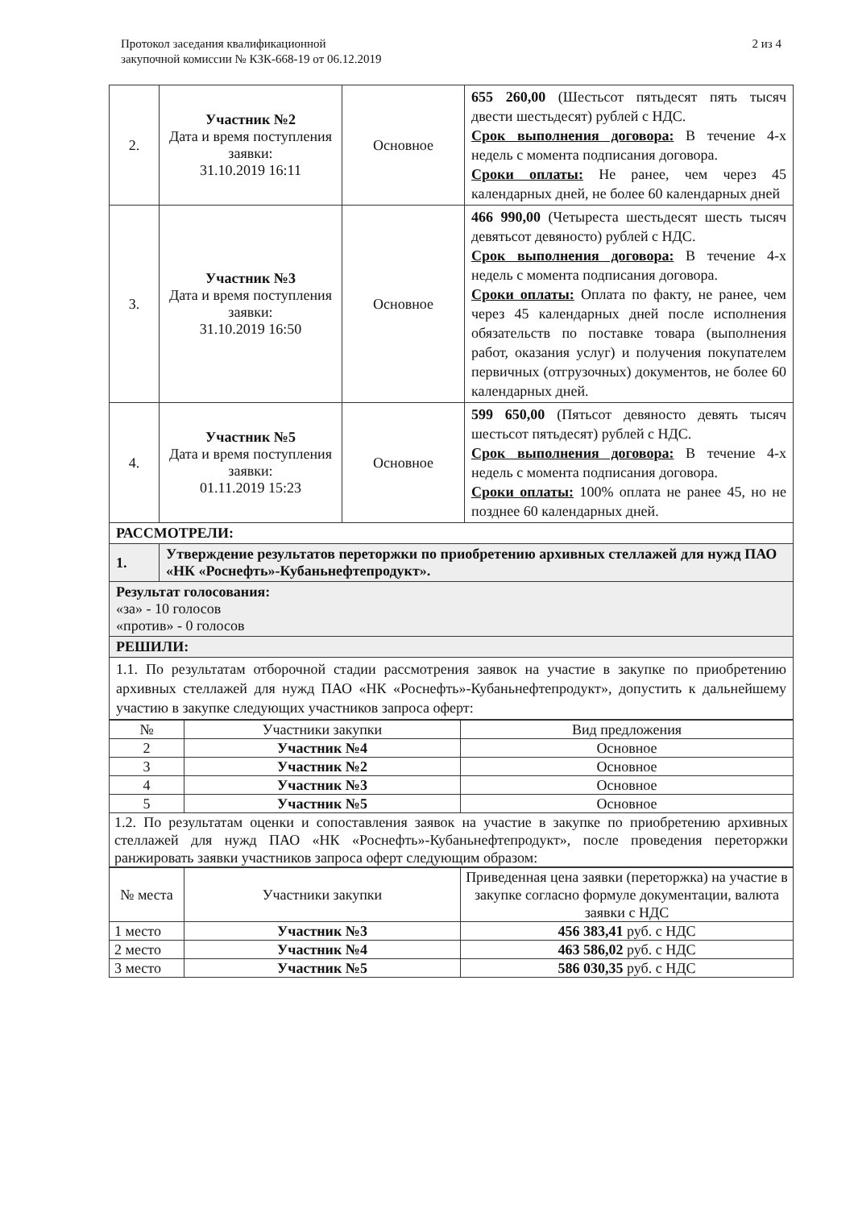Протокол заседания квалификационной
закупочной комиссии № КЗК-668-19 от 06.12.2019
2 из 4
| 2. | Участник №2 Дата и время поступления заявки: 31.10.2019 16:11 | Основное | 655 260,00 (Шестьсот пятьдесят пять тысяч двести шестьдесят) рублей с НДС. Срок выполнения договора: В течение 4-х недель с момента подписания договора. Сроки оплаты: Не ранее, чем через 45 календарных дней, не более 60 календарных дней |
| 3. | Участник №3 Дата и время поступления заявки: 31.10.2019 16:50 | Основное | 466 990,00 (Четыреста шестьдесят шесть тысяч девятьсот девяносто) рублей с НДС. Срок выполнения договора: В течение 4-х недель с момента подписания договора. Сроки оплаты: Оплата по факту, не ранее, чем через 45 календарных дней после исполнения обязательств по поставке товара (выполнения работ, оказания услуг) и получения покупателем первичных (отгрузочных) документов, не более 60 календарных дней. |
| 4. | Участник №5 Дата и время поступления заявки: 01.11.2019 15:23 | Основное | 599 650,00 (Пятьсот девяносто девять тысяч шестьсот пятьдесят) рублей с НДС. Срок выполнения договора: В течение 4-х недель с момента подписания договора. Сроки оплаты: 100% оплата не ранее 45, но не позднее 60 календарных дней. |
| РАССМОТРЕЛИ: | | | |
| 1. | Утверждение результатов переторжки по приобретению архивных стеллажей для нужд ПАО «НК «Роснефть»-Кубаньнефтепродукт». | | |
| Результат голосования: «за» - 10 голосов «против» - 0 голосов | | | |
| РЕШИЛИ: | | | |
| 1.1. По результатам отборочной стадии рассмотрения заявок на участие в закупке по приобретению архивных стеллажей для нужд ПАО «НК «Роснефть»-Кубаньнефтепродукт», допустить к дальнейшему участию в закупке следующих участников запроса оферт: | | | |
| № | Участники закупки | Вид предложения |
| --- | --- | --- |
| 2 | Участник №4 | Основное |
| 3 | Участник №2 | Основное |
| 4 | Участник №3 | Основное |
| 5 | Участник №5 | Основное |
| 1.2. По результатам оценки и сопоставления заявок на участие в закупке по приобретению архивных стеллажей для нужд ПАО «НК «Роснефть»-Кубаньнефтепродукт», после проведения переторжки ранжировать заявки участников запроса оферт следующим образом: | | |
| № места | Участники закупки | Приведенная цена заявки (переторжка) на участие в закупке согласно формуле документации, валюта заявки с НДС |
| --- | --- | --- |
| 1 место | Участник №3 | 456 383,41 руб. с НДС |
| 2 место | Участник №4 | 463 586,02 руб. с НДС |
| 3 место | Участник №5 | 586 030,35 руб. с НДС |